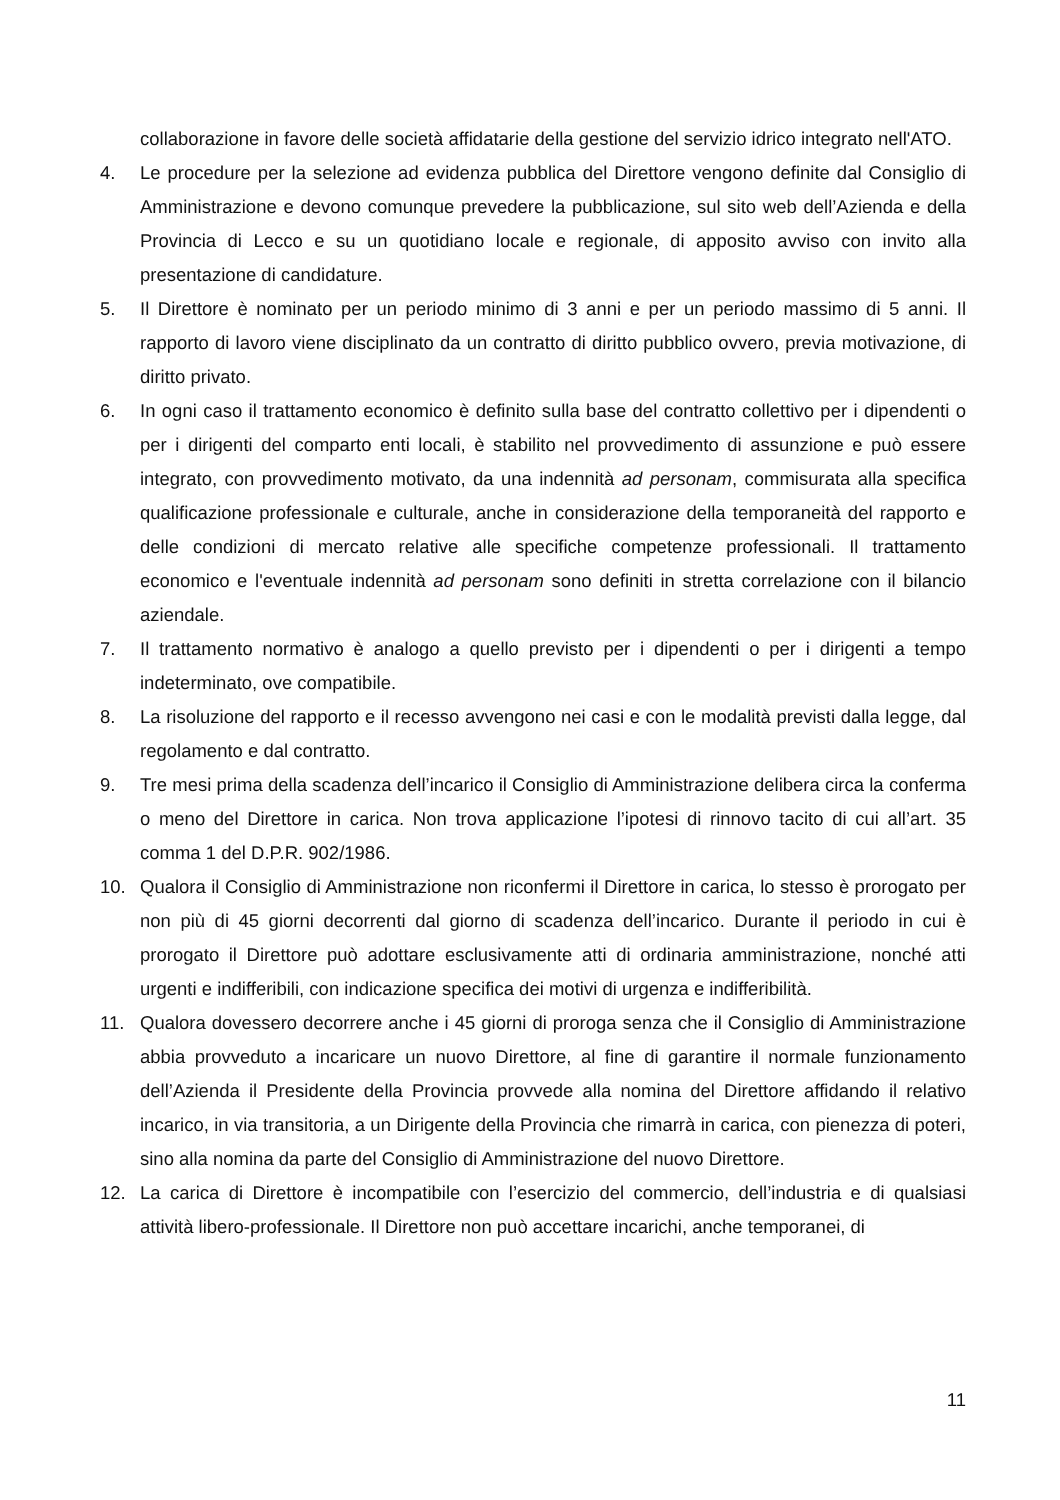collaborazione in favore delle società affidatarie della gestione del servizio idrico integrato nell'ATO.
4. Le procedure per la selezione ad evidenza pubblica del Direttore vengono definite dal Consiglio di Amministrazione e devono comunque prevedere la pubblicazione, sul sito web dell’Azienda e della Provincia di Lecco e su un quotidiano locale e regionale, di apposito avviso con invito alla presentazione di candidature.
5. Il Direttore è nominato per un periodo minimo di 3 anni e per un periodo massimo di 5 anni. Il rapporto di lavoro viene disciplinato da un contratto di diritto pubblico ovvero, previa motivazione, di diritto privato.
6. In ogni caso il trattamento economico è definito sulla base del contratto collettivo per i dipendenti o per i dirigenti del comparto enti locali, è stabilito nel provvedimento di assunzione e può essere integrato, con provvedimento motivato, da una indennità ad personam, commisurata alla specifica qualificazione professionale e culturale, anche in considerazione della temporaneità del rapporto e delle condizioni di mercato relative alle specifiche competenze professionali. Il trattamento economico e l'eventuale indennità ad personam sono definiti in stretta correlazione con il bilancio aziendale.
7. Il trattamento normativo è analogo a quello previsto per i dipendenti o per i dirigenti a tempo indeterminato, ove compatibile.
8. La risoluzione del rapporto e il recesso avvengono nei casi e con le modalità previsti dalla legge, dal regolamento e dal contratto.
9. Tre mesi prima della scadenza dell’incarico il Consiglio di Amministrazione delibera circa la conferma o meno del Direttore in carica. Non trova applicazione l’ipotesi di rinnovo tacito di cui all’art. 35 comma 1 del D.P.R. 902/1986.
10. Qualora il Consiglio di Amministrazione non riconfermi il Direttore in carica, lo stesso è prorogato per non più di 45 giorni decorrenti dal giorno di scadenza dell’incarico. Durante il periodo in cui è prorogato il Direttore può adottare esclusivamente atti di ordinaria amministrazione, nonché atti urgenti e indifferibili, con indicazione specifica dei motivi di urgenza e indifferibilità.
11. Qualora dovessero decorrere anche i 45 giorni di proroga senza che il Consiglio di Amministrazione abbia provveduto a incaricare un nuovo Direttore, al fine di garantire il normale funzionamento dell’Azienda il Presidente della Provincia provvede alla nomina del Direttore affidando il relativo incarico, in via transitoria, a un Dirigente della Provincia che rimarrà in carica, con pienezza di poteri, sino alla nomina da parte del Consiglio di Amministrazione del nuovo Direttore.
12. La carica di Direttore è incompatibile con l’esercizio del commercio, dell’industria e di qualsiasi attività libero-professionale. Il Direttore non può accettare incarichi, anche temporanei, di
11